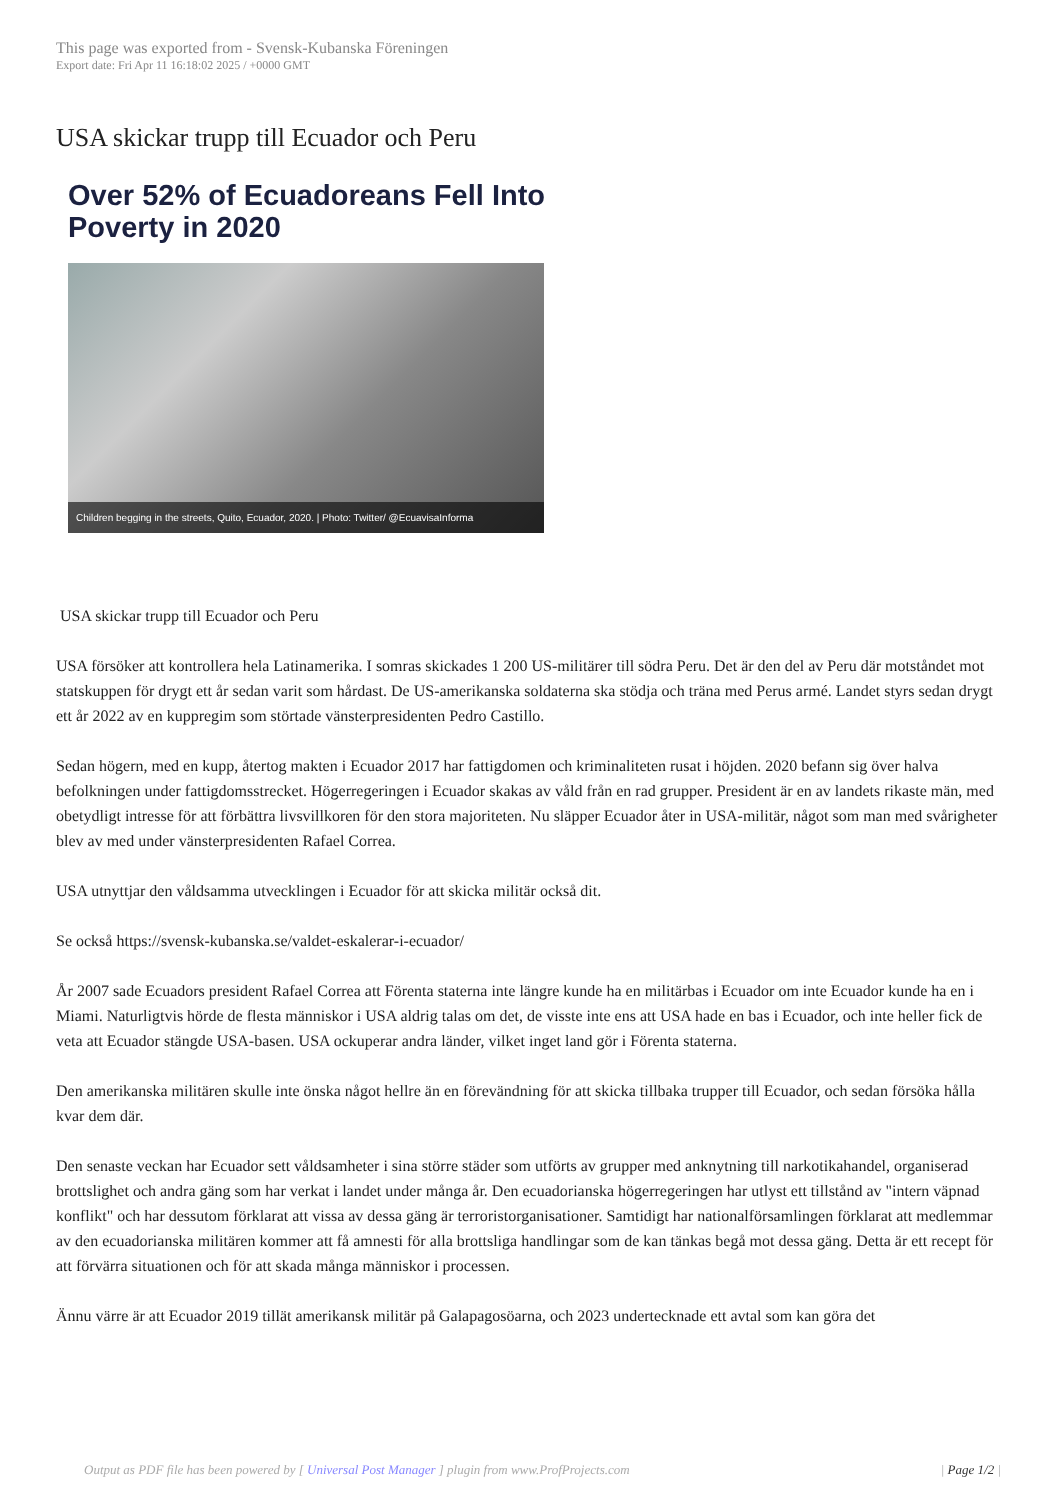This page was exported from - Svensk-Kubanska Föreningen
Export date: Fri Apr 11 16:18:02 2025 / +0000 GMT
USA skickar trupp till Ecuador och Peru
Over 52% of Ecuadoreans Fell Into Poverty in 2020
Children begging in the streets, Quito, Ecuador, 2020. | Photo: Twitter/ @EcuavisaInforma
USA skickar trupp till Ecuador och Peru
USA försöker att kontrollera hela Latinamerika. I somras skickades 1 200 US-militärer till södra Peru. Det är den del av Peru där motståndet mot statskuppen för drygt ett år sedan varit som hårdast. De US-amerikanska soldaterna ska stödja och träna med Perus armé. Landet styrs sedan drygt ett år 2022 av en kuppregim som störtade vänsterpresidenten Pedro Castillo.
Sedan högern, med en kupp, återtog makten i Ecuador 2017 har fattigdomen och kriminaliteten rusat i höjden. 2020 befann sig över halva befolkningen under fattigdomsstrecket. Högerregeringen i Ecuador skakas av våld från en rad grupper. President är en av landets rikaste män, med obetydligt intresse för att förbättra livsvillkoren för den stora majoriteten. Nu släpper Ecuador åter in USA-militär, något som man med svårigheter blev av med under vänsterpresidenten Rafael Correa.
USA utnyttjar den våldsamma utvecklingen i Ecuador för att skicka militär också dit.
Se också https://svensk-kubanska.se/valdet-eskalerar-i-ecuador/
År 2007 sade Ecuadors president Rafael Correa att Förenta staterna inte längre kunde ha en militärbas i Ecuador om inte Ecuador kunde ha en i Miami. Naturligtvis hörde de flesta människor i USA aldrig talas om det, de visste inte ens att USA hade en bas i Ecuador, och inte heller fick de veta att Ecuador stängde USA-basen. USA ockuperar andra länder, vilket inget land gör i Förenta staterna.
Den amerikanska militären skulle inte önska något hellre än en förevändning för att skicka tillbaka trupper till Ecuador, och sedan försöka hålla kvar dem där.
Den senaste veckan har Ecuador sett våldsamheter i sina större städer som utförts av grupper med anknytning till narkotikahandel, organiserad brottslighet och andra gäng som har verkat i landet under många år. Den ecuadorianska högerregeringen har utlyst ett tillstånd av "intern väpnad konflikt" och har dessutom förklarat att vissa av dessa gäng är terroristorganisationer. Samtidigt har nationalförsamlingen förklarat att medlemmar av den ecuadorianska militären kommer att få amnesti för alla brottsliga handlingar som de kan tänkas begå mot dessa gäng. Detta är ett recept för att förvärra situationen och för att skada många människor i processen.
Ännu värre är att Ecuador 2019 tillät amerikansk militär på Galapagosöarna, och 2023 undertecknade ett avtal som kan göra det
Output as PDF file has been powered by [ Universal Post Manager ] plugin from www.ProfProjects.com | Page 1/2 |